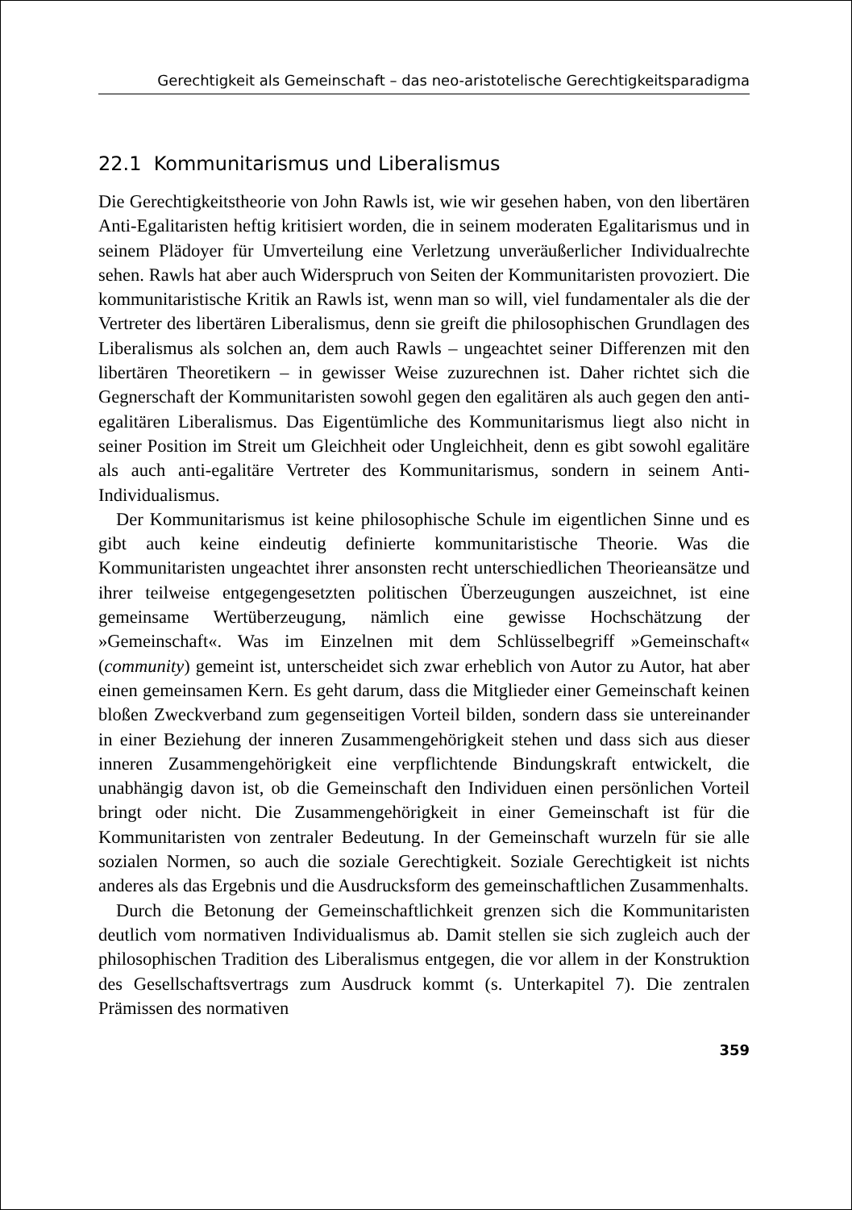Gerechtigkeit als Gemeinschaft – das neo-aristotelische Gerechtigkeitsparadigma
22.1 Kommunitarismus und Liberalismus
Die Gerechtigkeitstheorie von John Rawls ist, wie wir gesehen haben, von den libertären Anti-Egalitaristen heftig kritisiert worden, die in seinem moderaten Egalitarismus und in seinem Plädoyer für Umverteilung eine Verletzung unveräußerlicher Individualrechte sehen. Rawls hat aber auch Widerspruch von Seiten der Kommunitaristen provoziert. Die kommunitaristische Kritik an Rawls ist, wenn man so will, viel fundamentaler als die der Vertreter des libertären Liberalismus, denn sie greift die philosophischen Grundlagen des Liberalismus als solchen an, dem auch Rawls – ungeachtet seiner Differenzen mit den libertären Theoretikern – in gewisser Weise zuzurechnen ist. Daher richtet sich die Gegnerschaft der Kommunitaristen sowohl gegen den egalitären als auch gegen den anti-egalitären Liberalismus. Das Eigentümliche des Kommunitarismus liegt also nicht in seiner Position im Streit um Gleichheit oder Ungleichheit, denn es gibt sowohl egalitäre als auch anti-egalitäre Vertreter des Kommunitarismus, sondern in seinem Anti-Individualismus.
Der Kommunitarismus ist keine philosophische Schule im eigentlichen Sinne und es gibt auch keine eindeutig definierte kommunitaristische Theorie. Was die Kommunitaristen ungeachtet ihrer ansonsten recht unterschiedlichen Theorieansätze und ihrer teilweise entgegengesetzten politischen Überzeugungen auszeichnet, ist eine gemeinsame Wertüberzeugung, nämlich eine gewisse Hochschätzung der »Gemeinschaft«. Was im Einzelnen mit dem Schlüsselbegriff »Gemeinschaft« (community) gemeint ist, unterscheidet sich zwar erheblich von Autor zu Autor, hat aber einen gemeinsamen Kern. Es geht darum, dass die Mitglieder einer Gemeinschaft keinen bloßen Zweckverband zum gegenseitigen Vorteil bilden, sondern dass sie untereinander in einer Beziehung der inneren Zusammengehörigkeit stehen und dass sich aus dieser inneren Zusammengehörigkeit eine verpflichtende Bindungskraft entwickelt, die unabhängig davon ist, ob die Gemeinschaft den Individuen einen persönlichen Vorteil bringt oder nicht. Die Zusammengehörigkeit in einer Gemeinschaft ist für die Kommunitaristen von zentraler Bedeutung. In der Gemeinschaft wurzeln für sie alle sozialen Normen, so auch die soziale Gerechtigkeit. Soziale Gerechtigkeit ist nichts anderes als das Ergebnis und die Ausdrucksform des gemeinschaftlichen Zusammenhalts.
Durch die Betonung der Gemeinschaftlichkeit grenzen sich die Kommunitaristen deutlich vom normativen Individualismus ab. Damit stellen sie sich zugleich auch der philosophischen Tradition des Liberalismus entgegen, die vor allem in der Konstruktion des Gesellschaftsvertrags zum Ausdruck kommt (s. Unterkapitel 7). Die zentralen Prämissen des normativen
359